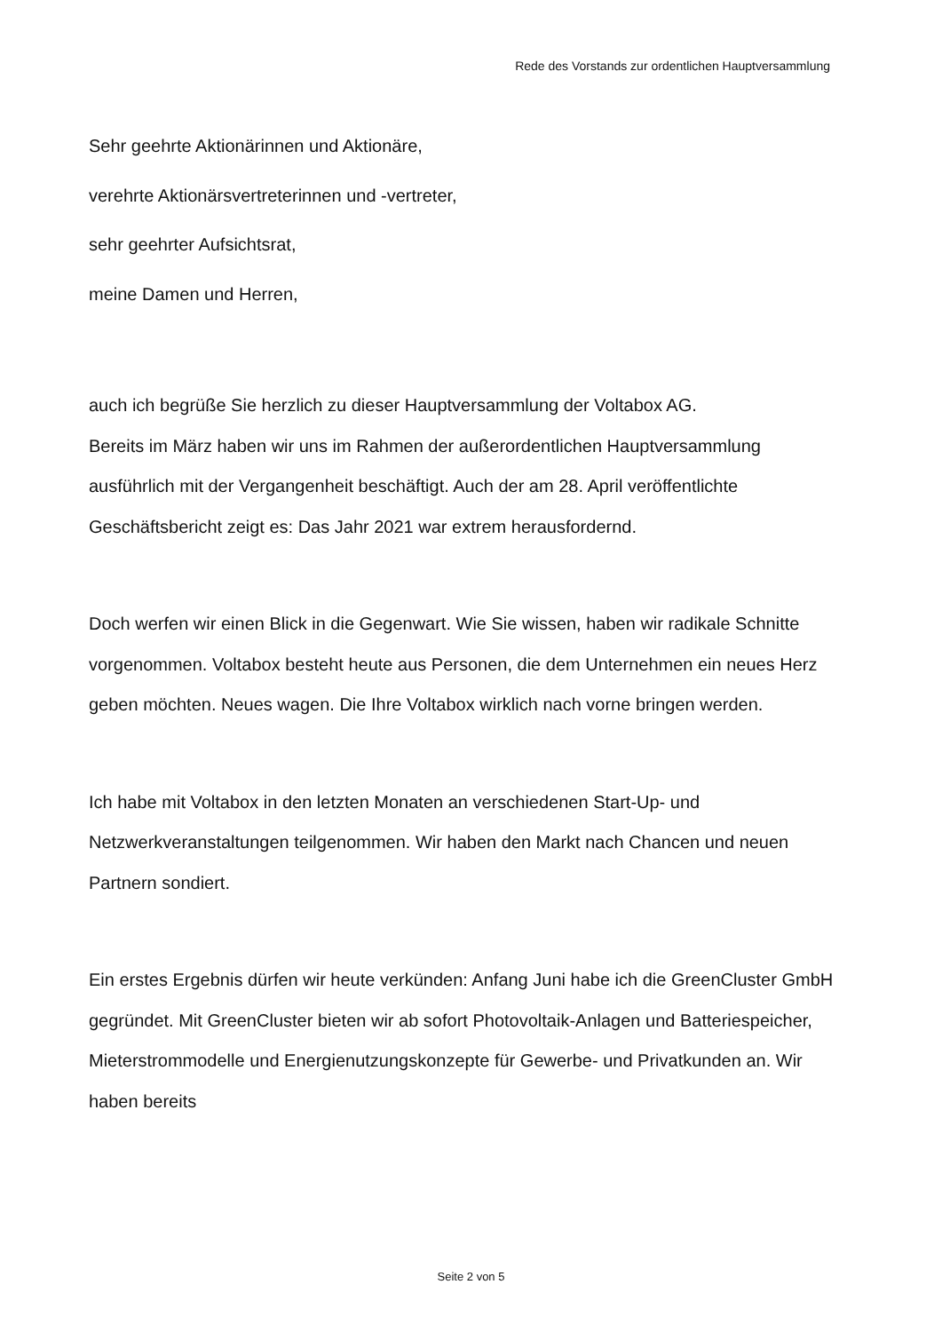Rede des Vorstands zur ordentlichen Hauptversammlung
Sehr geehrte Aktionärinnen und Aktionäre,
verehrte Aktionärsvertreterinnen und -vertreter,
sehr geehrter Aufsichtsrat,
meine Damen und Herren,
auch ich begrüße Sie herzlich zu dieser Hauptversammlung der Voltabox AG.
Bereits im März haben wir uns im Rahmen der außerordentlichen Hauptversammlung ausführlich mit der Vergangenheit beschäftigt. Auch der am 28. April veröffentlichte Geschäftsbericht zeigt es: Das Jahr 2021 war extrem herausfordernd.
Doch werfen wir einen Blick in die Gegenwart. Wie Sie wissen, haben wir radikale Schnitte vorgenommen. Voltabox besteht heute aus Personen, die dem Unternehmen ein neues Herz geben möchten. Neues wagen. Die Ihre Voltabox wirklich nach vorne bringen werden.
Ich habe mit Voltabox in den letzten Monaten an verschiedenen Start-Up- und Netzwerkveranstaltungen teilgenommen. Wir haben den Markt nach Chancen und neuen Partnern sondiert.
Ein erstes Ergebnis dürfen wir heute verkünden: Anfang Juni habe ich die GreenCluster GmbH gegründet. Mit GreenCluster bieten wir ab sofort Photovoltaik-Anlagen und Batteriespeicher, Mieterstrommodelle und Energienutzungskonzepte für Gewerbe- und Privatkunden an. Wir haben bereits
Seite 2 von 5